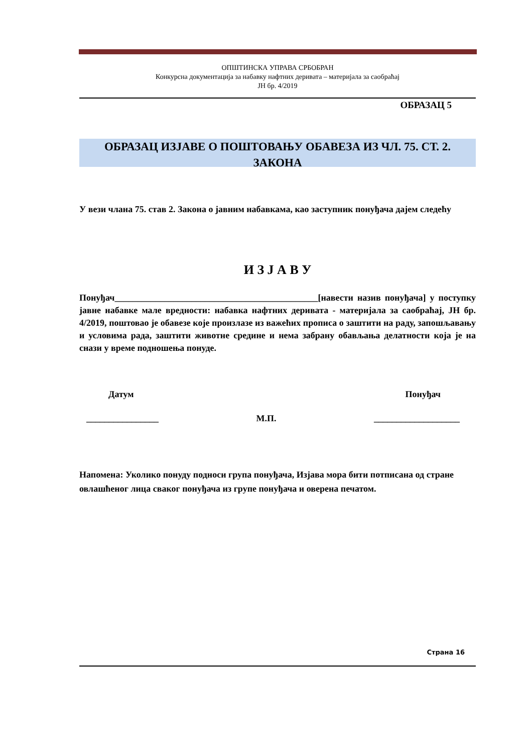ОПШТИНСКА УПРАВА СРБОБРАН
Конкурсна документација за набавку нафтних деривата – материјала за саобраћај
ЈН бр. 4/2019
ОБРАЗАЦ 5
ОБРАЗАЦ ИЗЈАВЕ О ПОШТОВАЊУ ОБАВЕЗА ИЗ ЧЛ. 75. СТ. 2.
ЗАКОНА
У вези члана 75. став 2. Закона о јавним набавкама, као заступник понуђача дајем следећу
И З Ј А В У
Понуђач_____________________________________________[навести назив понуђача] у поступку јавне набавке мале вредности: набавка нафтних деривата - материјала за саобраћај, ЈН бр. 4/2019, поштовао је обавезе које произлазе из важећих прописа о заштити на раду, запошљавању и условима рада, заштити животне средине и нема забрану обављања делатности која је на снази у време подношења понуде.
Датум Понуђач
________________ М.П. ___________________
Напомена: Уколико понуду подноси група понуђача, Изјава мора бити потписана од стране овлашћеног лица сваког понуђача из групе понуђача и оверена печатом.
Страна 16